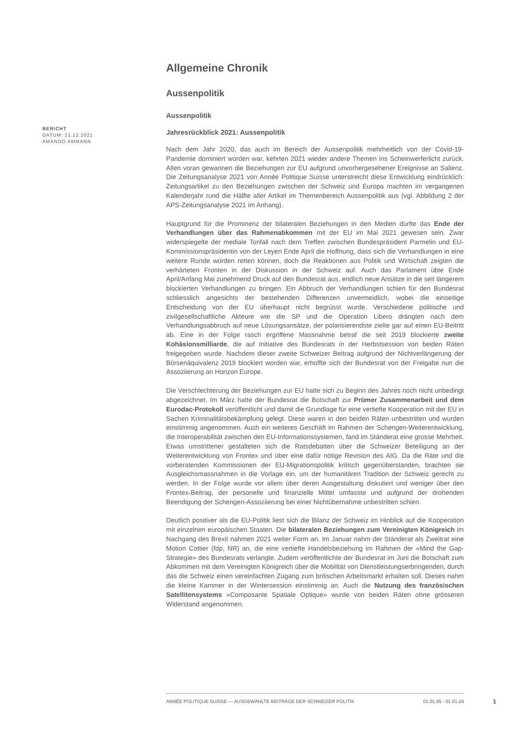Allgemeine Chronik
Aussenpolitik
Aussenpolitik
Jahresrückblick 2021: Aussenpolitik
Nach dem Jahr 2020, das auch im Bereich der Aussenpolitik mehrheitlich von der Covid-19-Pandemie dominiert worden war, kehrten 2021 wieder andere Themen ins Scheinwerferlicht zurück. Allen voran gewannen die Beziehungen zur EU aufgrund unvorhergesehener Ereignisse an Salienz. Die Zeitungsanalyse 2021 von Année Politique Suisse unterstreicht diese Entwicklung eindrücklich: Zeitungsartikel zu den Beziehungen zwischen der Schweiz und Europa machten im vergangenen Kalenderjahr rund die Hälfte aller Artikel im Themenbereich Aussenpolitik aus (vgl. Abbildung 2 der APS-Zeitungsanalyse 2021 im Anhang).
Hauptgrund für die Prominenz der bilateralen Beziehungen in den Medien dürfte das Ende der Verhandlungen über das Rahmenabkommen mit der EU im Mai 2021 gewesen sein. Zwar widerspiegelte der mediale Tonfall nach dem Treffen zwischen Bundespräsident Parmelin und EU-Kommissionspräsidentin von der Leyen Ende April die Hoffnung, dass sich die Verhandlungen in eine weitere Runde würden retten können, doch die Reaktionen aus Politik und Wirtschaft zeigten die verhärteten Fronten in der Diskussion in der Schweiz auf. Auch das Parlament übte Ende April/Anfang Mai zunehmend Druck auf den Bundesrat aus, endlich neue Ansätze in die seit längerem blockierten Verhandlungen zu bringen. Ein Abbruch der Verhandlungen schien für den Bundesrat schliesslich angesichts der bestehenden Differenzen unvermeidlich, wobei die einseitige Entscheidung von der EU überhaupt nicht begrüsst wurde. Verschiedene politische und zivilgesellschaftliche Akteure wie die SP und die Operation Libero drängten nach dem Verhandlungsabbruch auf neue Lösungsansätze, der polarisierendste zielte gar auf einen EU-Beitritt ab. Eine in der Folge rasch ergriffene Massnahme betraf die seit 2019 blockierte zweite Kohäsionsmilliarde, die auf Initiative des Bundesrats in der Herbstsession von beiden Räten freigegeben wurde. Nachdem dieser zweite Schweizer Beitrag aufgrund der Nichtverlängerung der Börsenäquivalenz 2019 blockiert worden war, erhoffte sich der Bundesrat von der Freigabe nun die Assoziierung an Horizon Europe.
Die Verschlechterung der Beziehungen zur EU hatte sich zu Beginn des Jahres noch nicht unbedingt abgezeichnet. Im März hatte der Bundesrat die Botschaft zur Prümer Zusammenarbeit und dem Eurodac-Protokoll veröffentlicht und damit die Grundlage für eine vertiefte Kooperation mit der EU in Sachen Kriminalitätsbekämpfung gelegt. Diese waren in den beiden Räten unbestritten und wurden einstimmig angenommen. Auch ein weiteres Geschäft im Rahmen der Schengen-Weiterentwicklung, die Interoperabilität zwischen den EU-Informationssystemen, fand im Ständerat eine grosse Mehrheit. Etwas umstrittener gestalteten sich die Ratsdebatten über die Schweizer Beteiligung an der Weiterentwicklung von Frontex und über eine dafür nötige Revision des AIG. Da die Räte und die vorberatenden Kommissionen der EU-Migrationspolitik kritisch gegenüberstanden, brachten sie Ausgleichsmassnahmen in die Vorlage ein, um der humanitären Tradition der Schweiz gerecht zu werden. In der Folge wurde vor allem über deren Ausgestaltung diskutiert und weniger über den Frontex-Beitrag, der personelle und finanzielle Mittel umfasste und aufgrund der drohenden Beendigung der Schengen-Assoziierung bei einer Nichtübernahme unbestritten schien.
Deutlich positiver als die EU-Politik liest sich die Bilanz der Schweiz im Hinblick auf die Kooperation mit einzelnen europäischen Staaten. Die bilateralen Beziehungen zum Vereinigten Königreich im Nachgang des Brexit nahmen 2021 weiter Form an. Im Januar nahm der Ständerat als Zweitrat eine Motion Cottier (fdp, NR) an, die eine vertiefte Handelsbeziehung im Rahmen der «Mind the Gap-Strategie» des Bundesrats verlangte. Zudem veröffentlichte der Bundesrat im Juni die Botschaft zum Abkommen mit dem Vereinigten Königreich über die Mobilität von Dienstleistungserbringenden, durch das die Schweiz einen vereinfachten Zugang zum britischen Arbeitsmarkt erhalten soll. Dieses nahm die kleine Kammer in der Wintersession einstimmig an. Auch die Nutzung des französischen Satellitensystems «Composante Spatiale Optique» wurde von beiden Räten ohne grösseren Widerstand angenommen.
BERICHT
DATUM: 31.12.2021
AMANDO AMMANN
ANNÉE POLITIQUE SUISSE — AUSGEWÄHLTE BEITRÄGE DER SCHWEIZER POLITIK 01.01.65 - 01.01.24
1